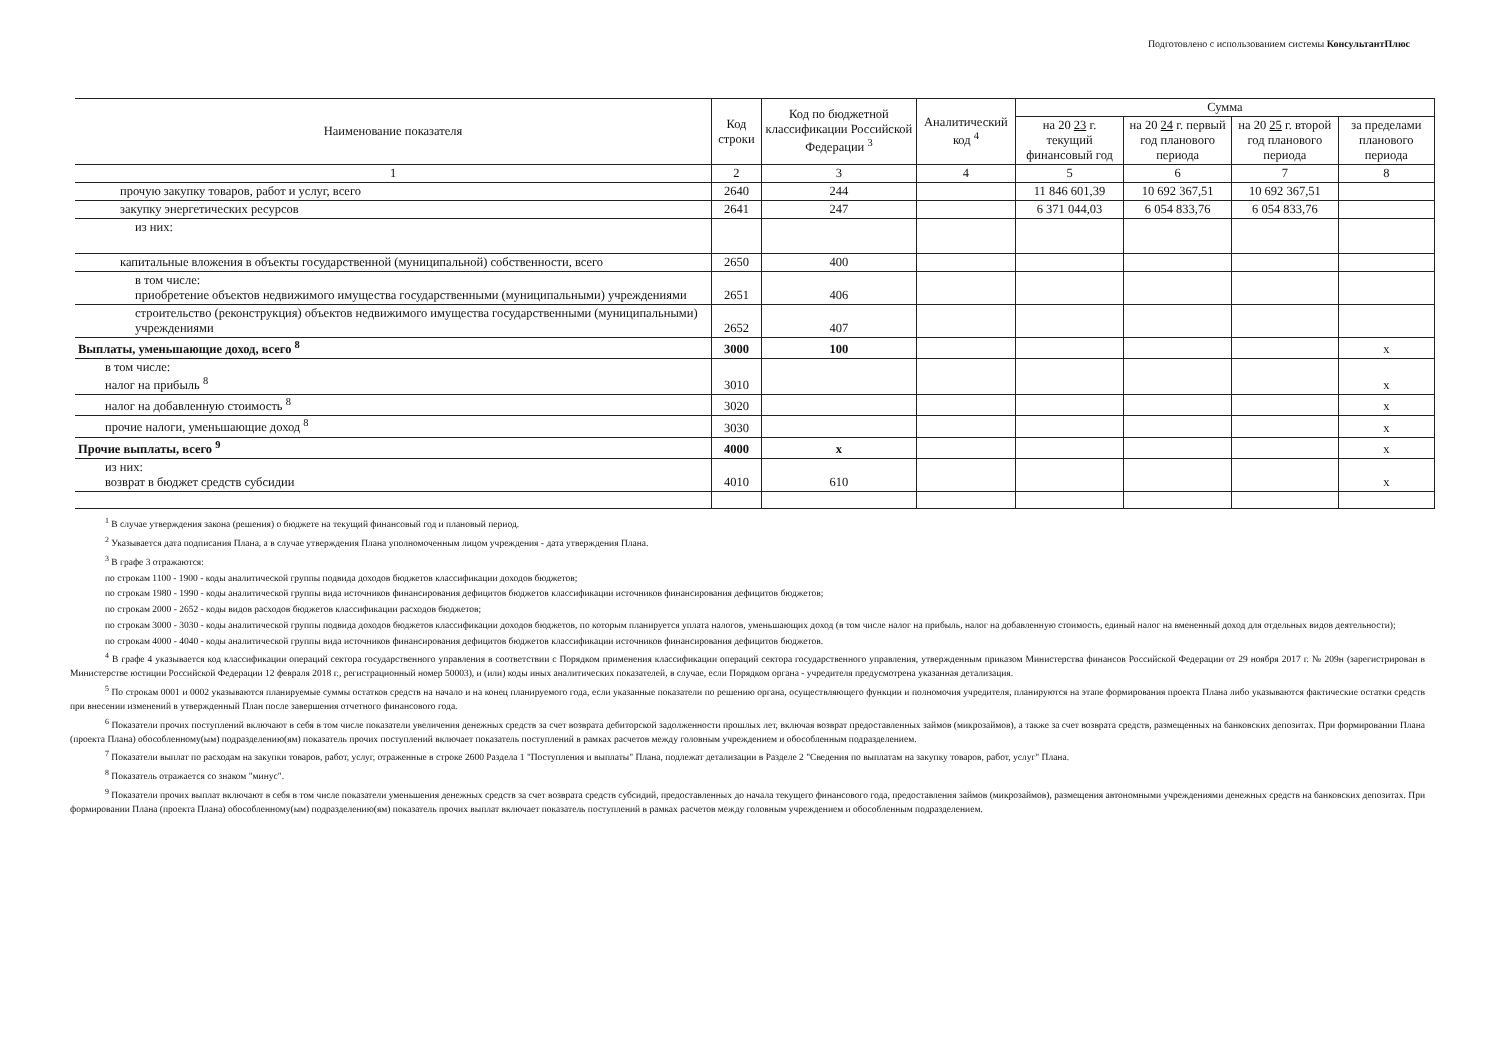Подготовлено с использованием системы КонсультантПлюс
| Наименование показателя | Код строки | Код по бюджетной классификации Российской Федерации <sup>3</sup> | Аналитический код <sup>4</sup> | Сумма | | | |
| --- | --- | --- | --- | --- | --- | --- | --- |
| | | | | на 20 23 г. текущий финансовый год | на 20 24 г. первый год планового периода | на 20 25 г. второй год планового периода | за пределами планового периода |
| 1 | 2 | 3 | 4 | 5 | 6 | 7 | 8 |
| прочую закупку товаров, работ и услуг, всего | 2640 | 244 | | 11 846 601,39 | 10 692 367,51 | 10 692 367,51 | |
| закупку энергетических ресурсов | 2641 | 247 | | 6 371 044,03 | 6 054 833,76 | 6 054 833,76 | |
| из них: | | | | | | | |
| капитальные вложения в объекты государственной (муниципальной) собственности, всего | 2650 | 400 | | | | | |
| в том числе: приобретение объектов недвижимого имущества государственными (муниципальными) учреждениями | 2651 | 406 | | | | | |
| строительство (реконструкция) объектов недвижимого имущества государственными (муниципальными) учреждениями | 2652 | 407 | | | | | |
| Выплаты, уменьшающие доход, всего <sup>8</sup> | 3000 | 100 | | | | | x |
| в том числе: налог на прибыль <sup>8</sup> | 3010 | | | | | | x |
| налог на добавленную стоимость <sup>8</sup> | 3020 | | | | | | x |
| прочие налоги, уменьшающие доход <sup>8</sup> | 3030 | | | | | | x |
| Прочие выплаты, всего <sup>9</sup> | 4000 | x | | | | | x |
| из них: возврат в бюджет средств субсидии | 4010 | 610 | | | | | x |
<sup>1</sup> В случае утверждения закона (решения) о бюджете на текущий финансовый год и плановый период.
<sup>2</sup> Указывается дата подписания Плана, а в случае утверждения Плана уполномоченным лицом учреждения - дата утверждения Плана.
<sup>3</sup> В графе 3 отражаются:
по строкам 1100 - 1900 - коды аналитической группы подвида доходов бюджетов классификации доходов бюджетов;
по строкам 1980 - 1990 - коды аналитической группы вида источников финансирования дефицитов бюджетов классификации источников финансирования дефицитов бюджетов;
по строкам 2000 - 2652 - коды видов расходов бюджетов классификации расходов бюджетов;
по строкам 3000 - 3030 - коды аналитической группы подвида доходов бюджетов классификации доходов бюджетов, по которым планируется уплата налогов, уменьшающих доход (в том числе налог на прибыль, налог на добавленную стоимость, единый налог на вмененный доход для отдельных видов деятельности);
по строкам 4000 - 4040 - коды аналитической группы вида источников финансирования дефицитов бюджетов классификации источников финансирования дефицитов бюджетов.
<sup>4</sup> В графе 4 указывается код классификации операций сектора государственного управления в соответствии с Порядком применения классификации операций сектора государственного управления, утвержденным приказом Министерства финансов Российской Федерации от 29 ноября 2017 г. № 209н (зарегистрирован в Министерстве юстиции Российской Федерации 12 февраля 2018 г., регистрационный номер 50003), и (или) коды иных аналитических показателей, в случае, если Порядком органа - учредителя предусмотрена указанная детализация.
<sup>5</sup> По строкам 0001 и 0002 указываются планируемые суммы остатков средств на начало и на конец планируемого года, если указанные показатели по решению органа, осуществляющего функции и полномочия учредителя, планируются на этапе формирования проекта Плана либо указываются фактические остатки средств при внесении изменений в утвержденный План после завершения отчетного финансового года.
<sup>6</sup> Показатели прочих поступлений включают в себя в том числе показатели увеличения денежных средств за счет возврата дебиторской задолженности прошлых лет, включая возврат предоставленных займов (микрозаймов), а также за счет возврата средств, размещенных на банковских депозитах. При формировании Плана (проекта Плана) обособленному(ым) подразделению(ям) показатель прочих поступлений включает показатель поступлений в рамках расчетов между головным учреждением и обособленным подразделением.
<sup>7</sup> Показатели выплат по расходам на закупки товаров, работ, услуг, отраженные в строке 2600 Раздела 1 "Поступления и выплаты" Плана, подлежат детализации в Разделе 2 "Сведения по выплатам на закупку товаров, работ, услуг" Плана.
<sup>8</sup> Показатель отражается со знаком "минус".
<sup>9</sup> Показатели прочих выплат включают в себя в том числе показатели уменьшения денежных средств за счет возврата средств субсидий, предоставленных до начала текущего финансового года, предоставления займов (микрозаймов), размещения автономными учреждениями денежных средств на банковских депозитах. При формировании Плана (проекта Плана) обособленному(ым) подразделению(ям) показатель прочих выплат включает показатель поступлений в рамках расчетов между головным учреждением и обособленным подразделением.